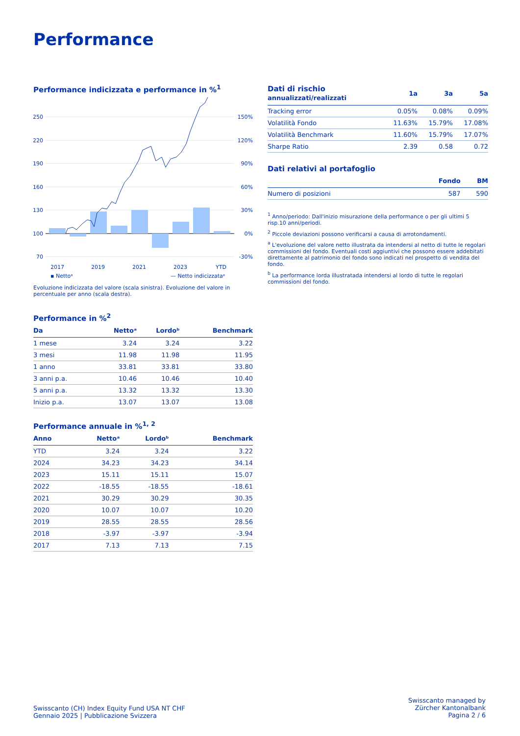Performance
Performance indicizzata e performance in %<sup>1</sup>
250
220
190
160
130
100
70
150%
120%
90%
60%
30%
0%
-30%
2017
2019
2021
2023
YTD
▪ Nettoᵃ
— Netto indicizzataᵃ
Evoluzione indicizzata del valore (scala sinistra). Evoluzione del valore in percentuale per anno (scala destra).
Performance in %<sup>2</sup>
| Da | Nettoᵃ | Lordoᵇ | Benchmark |
| --- | --- | --- | --- |
| 1 mese | 3.24 | 3.24 | 3.22 |
| 3 mesi | 11.98 | 11.98 | 11.95 |
| 1 anno | 33.81 | 33.81 | 33.80 |
| 3 anni p.a. | 10.46 | 10.46 | 10.40 |
| 5 anni p.a. | 13.32 | 13.32 | 13.30 |
| Inizio p.a. | 13.07 | 13.07 | 13.08 |
Performance annuale in %<sup>1, 2</sup>
| Anno | Nettoᵃ | Lordoᵇ | Benchmark |
| --- | --- | --- | --- |
| YTD | 3.24 | 3.24 | 3.22 |
| 2024 | 34.23 | 34.23 | 34.14 |
| 2023 | 15.11 | 15.11 | 15.07 |
| 2022 | -18.55 | -18.55 | -18.61 |
| 2021 | 30.29 | 30.29 | 30.35 |
| 2020 | 10.07 | 10.07 | 10.20 |
| 2019 | 28.55 | 28.55 | 28.56 |
| 2018 | -3.97 | -3.97 | -3.94 |
| 2017 | 7.13 | 7.13 | 7.15 |
| Dati di rischio annualizzati/realizzati | 1a | 3a | 5a |
| --- | --- | --- | --- |
| Tracking error | 0.05% | 0.08% | 0.09% |
| Volatilità Fondo | 11.63% | 15.79% | 17.08% |
| Volatilità Benchmark | 11.60% | 15.79% | 17.07% |
| Sharpe Ratio | 2.39 | 0.58 | 0.72 |
Dati relativi al portafoglio
| | Fondo | BM |
| --- | --- | --- |
| Numero di posizioni | 587 | 590 |
<sup>1</sup> Anno/periodo: Dall'inizio misurazione della performance o per gli ultimi 5 risp.10 anni/periodi.
<sup>2</sup> Piccole deviazioni possono verificarsi a causa di arrotondamenti.
<sup>a</sup> L'evoluzione del valore netto illustrata da intendersi al netto di tutte le regolari commissioni del fondo. Eventuali costi aggiuntivi che possono essere addebitati direttamente al patrimonio del fondo sono indicati nel prospetto di vendita del fondo.
<sup>b</sup> La performance lorda illustratada intendersi al lordo di tutte le regolari commissioni del fondo.
Swisscanto (CH) Index Equity Fund USA NT CHF
Gennaio 2025 | Pubblicazione Svizzera
Swisscanto managed by
Zürcher Kantonalbank
Pagina 2 / 6